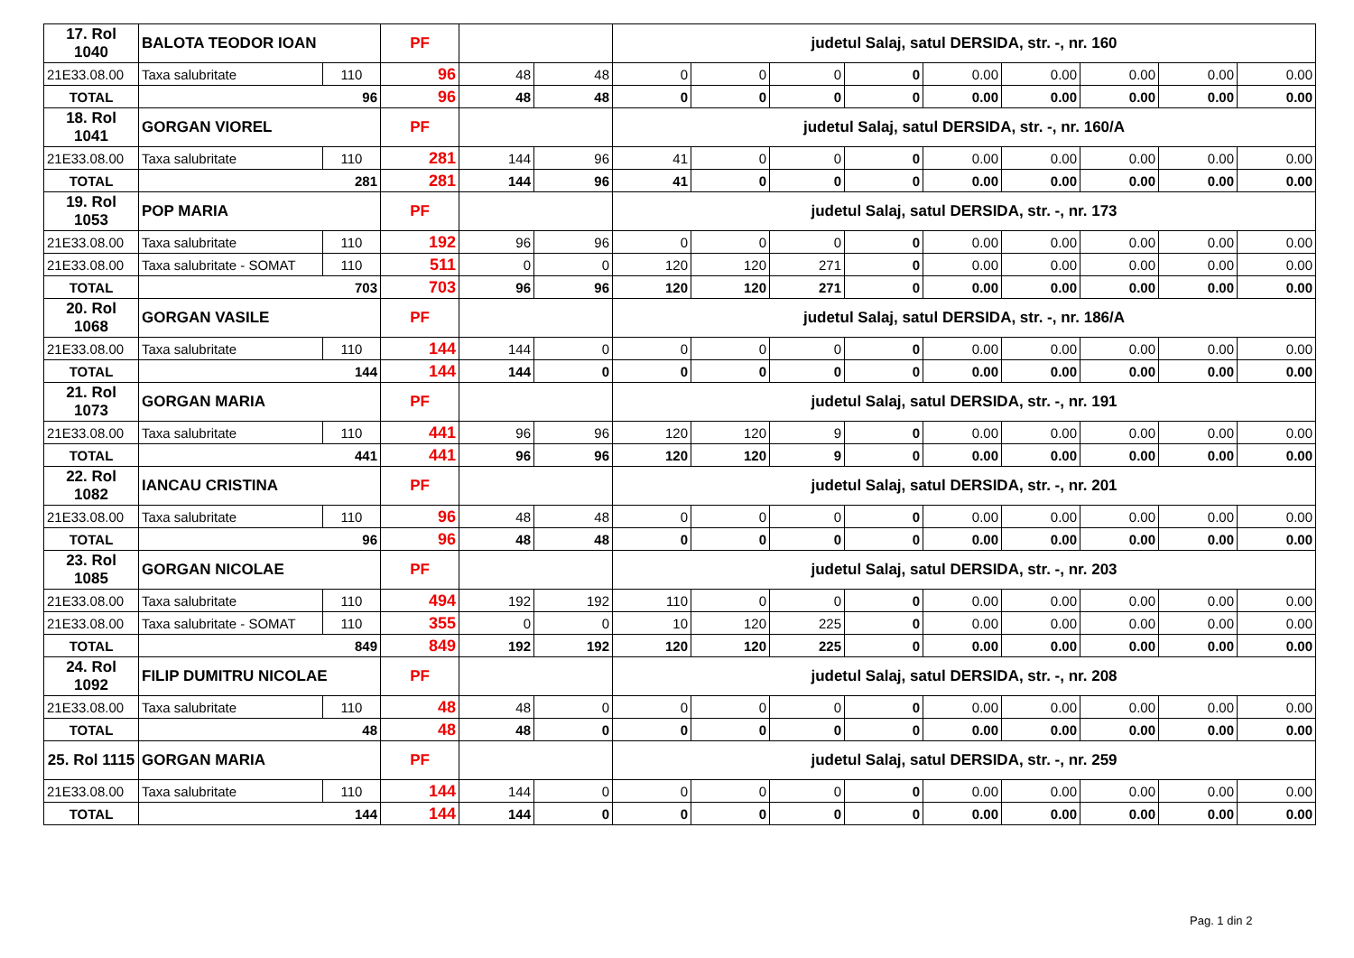| 17. Rol 1040 | BALOTA TEODOR IOAN | | PF | | | judetul Salaj, satul DERSIDA, str. -, nr. 160 | | | | | | | | |
| 21E33.08.00 | Taxa salubritate | 110 | 96 | 48 | 48 | 0 | 0 | 0 | 0 | 0.00 | 0.00 | 0.00 | 0.00 | 0.00 |
| TOTAL | 96 | | 96 | 48 | 48 | 0 | 0 | 0 | 0 | 0.00 | 0.00 | 0.00 | 0.00 | 0.00 |
| 18. Rol 1041 | GORGAN VIOREL | | PF | | | judetul Salaj, satul DERSIDA, str. -, nr. 160/A | | | | | | | | |
| 21E33.08.00 | Taxa salubritate | 110 | 281 | 144 | 96 | 41 | 0 | 0 | 0 | 0.00 | 0.00 | 0.00 | 0.00 | 0.00 |
| TOTAL | 281 | | 281 | 144 | 96 | 41 | 0 | 0 | 0 | 0.00 | 0.00 | 0.00 | 0.00 | 0.00 |
| 19. Rol 1053 | POP MARIA | | PF | | | judetul Salaj, satul DERSIDA, str. -, nr. 173 | | | | | | | | |
| 21E33.08.00 | Taxa salubritate | 110 | 192 | 96 | 96 | 0 | 0 | 0 | 0 | 0.00 | 0.00 | 0.00 | 0.00 | 0.00 |
| 21E33.08.00 | Taxa salubritate - SOMAT | 110 | 511 | 0 | 0 | 120 | 120 | 271 | 0 | 0.00 | 0.00 | 0.00 | 0.00 | 0.00 |
| TOTAL | 703 | | 703 | 96 | 96 | 120 | 120 | 271 | 0 | 0.00 | 0.00 | 0.00 | 0.00 | 0.00 |
| 20. Rol 1068 | GORGAN VASILE | | PF | | | judetul Salaj, satul DERSIDA, str. -, nr. 186/A | | | | | | | | |
| 21E33.08.00 | Taxa salubritate | 110 | 144 | 144 | 0 | 0 | 0 | 0 | 0 | 0.00 | 0.00 | 0.00 | 0.00 | 0.00 |
| TOTAL | 144 | | 144 | 144 | 0 | 0 | 0 | 0 | 0 | 0.00 | 0.00 | 0.00 | 0.00 | 0.00 |
| 21. Rol 1073 | GORGAN MARIA | | PF | | | judetul Salaj, satul DERSIDA, str. -, nr. 191 | | | | | | | | |
| 21E33.08.00 | Taxa salubritate | 110 | 441 | 96 | 96 | 120 | 120 | 9 | 0 | 0.00 | 0.00 | 0.00 | 0.00 | 0.00 |
| TOTAL | 441 | | 441 | 96 | 96 | 120 | 120 | 9 | 0 | 0.00 | 0.00 | 0.00 | 0.00 | 0.00 |
| 22. Rol 1082 | IANCAU CRISTINA | | PF | | | judetul Salaj, satul DERSIDA, str. -, nr. 201 | | | | | | | | |
| 21E33.08.00 | Taxa salubritate | 110 | 96 | 48 | 48 | 0 | 0 | 0 | 0 | 0.00 | 0.00 | 0.00 | 0.00 | 0.00 |
| TOTAL | 96 | | 96 | 48 | 48 | 0 | 0 | 0 | 0 | 0.00 | 0.00 | 0.00 | 0.00 | 0.00 |
| 23. Rol 1085 | GORGAN NICOLAE | | PF | | | judetul Salaj, satul DERSIDA, str. -, nr. 203 | | | | | | | | |
| 21E33.08.00 | Taxa salubritate | 110 | 494 | 192 | 192 | 110 | 0 | 0 | 0 | 0.00 | 0.00 | 0.00 | 0.00 | 0.00 |
| 21E33.08.00 | Taxa salubritate - SOMAT | 110 | 355 | 0 | 0 | 10 | 120 | 225 | 0 | 0.00 | 0.00 | 0.00 | 0.00 | 0.00 |
| TOTAL | 849 | | 849 | 192 | 192 | 120 | 120 | 225 | 0 | 0.00 | 0.00 | 0.00 | 0.00 | 0.00 |
| 24. Rol 1092 | FILIP DUMITRU NICOLAE | | PF | | | judetul Salaj, satul DERSIDA, str. -, nr. 208 | | | | | | | | |
| 21E33.08.00 | Taxa salubritate | 110 | 48 | 48 | 0 | 0 | 0 | 0 | 0 | 0.00 | 0.00 | 0.00 | 0.00 | 0.00 |
| TOTAL | 48 | | 48 | 48 | 0 | 0 | 0 | 0 | 0 | 0.00 | 0.00 | 0.00 | 0.00 | 0.00 |
| 25. Rol 1115 | GORGAN MARIA | | PF | | | judetul Salaj, satul DERSIDA, str. -, nr. 259 | | | | | | | | |
| 21E33.08.00 | Taxa salubritate | 110 | 144 | 144 | 0 | 0 | 0 | 0 | 0 | 0.00 | 0.00 | 0.00 | 0.00 | 0.00 |
| TOTAL | 144 | | 144 | 144 | 0 | 0 | 0 | 0 | 0 | 0.00 | 0.00 | 0.00 | 0.00 | 0.00 |
Pag. 1 din 2